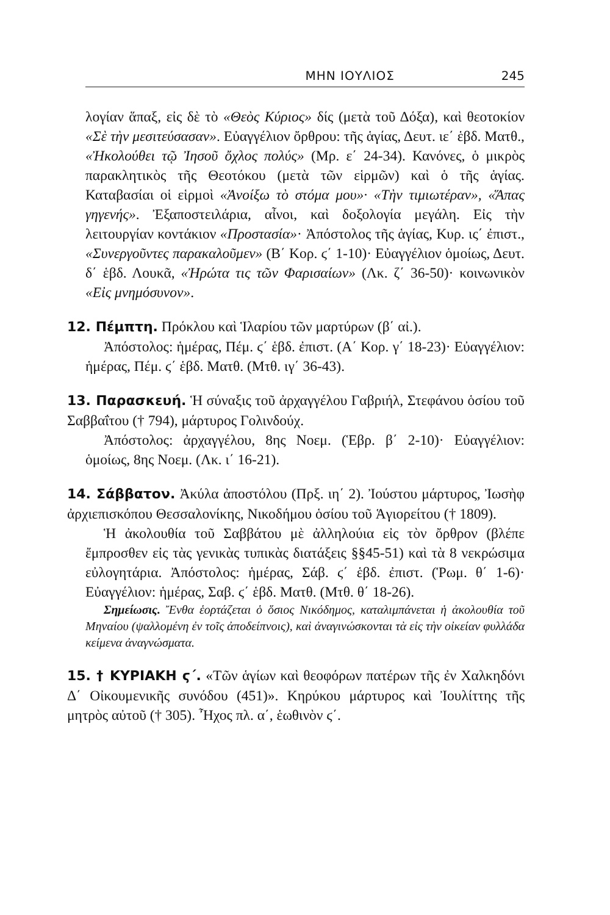ΜΗΝ ΙΟΥΛΙΟΣ 245
λογίαν ἅπαξ, εἰς δὲ τὸ «Θεὸς Κύριος» δίς (μετὰ τοῦ Δόξα), καὶ θεοτοκίον «Σὲ τὴν μεσιτεύσασαν». Εὐαγγέλιον ὄρθρου: τῆς ἁγίας, Δευτ. ιε΄ ἑβδ. Ματθ., «Ἠκολούθει τῷ Ἰησοῦ ὄχλος πολύς» (Μρ. ε΄ 24-34). Κανόνες, ὁ μικρὸς παρακλητικὸς τῆς Θεοτόκου (μετὰ τῶν εἱρμῶν) καὶ ὁ τῆς ἁγίας. Καταβασίαι οἱ εἱρμοὶ «Ἀνοίξω τὸ στόμα μου»· «Τὴν τιμιωτέραν», «Ἅπας γηγενής». Ἐξαποστειλάρια, αἶνοι, καὶ δοξολογία μεγάλη. Εἰς τὴν λειτουργίαν κοντάκιον «Προστασία»· Ἀπόστολος τῆς ἁγίας, Κυρ. ις΄ ἐπιστ., «Συνεργοῦντες παρακαλοῦμεν» (Β΄ Κορ. ϛ΄ 1-10)· Εὐαγγέλιον ὁμοίως, Δευτ. δ΄ ἑβδ. Λουκᾶ, «Ἠρώτα τις τῶν Φαρισαίων» (Λκ. ζ΄ 36-50)· κοινωνικὸν «Εἰς μνημόσυνον».
12. Πέμπτη. Πρόκλου καὶ Ἱλαρίου τῶν μαρτύρων (β΄ αἰ.).
Ἀπόστολος: ἡμέρας, Πέμ. ϛ΄ ἑβδ. ἐπιστ. (Α΄ Κορ. γ΄ 18-23)· Εὐαγγέλιον: ἡμέρας, Πέμ. ϛ΄ ἑβδ. Ματθ. (Μτθ. ιγ΄ 36-43).
13. Παρασκευή. Ἡ σύναξις τοῦ ἀρχαγγέλου Γαβριήλ, Στεφάνου ὁσίου τοῦ Σαββαΐτου († 794), μάρτυρος Γολινδούχ.
Ἀπόστολος: ἀρχαγγέλου, 8ης Νοεμ. (Ἑβρ. β΄ 2-10)· Εὐαγγέλιον: ὁμοίως, 8ης Νοεμ. (Λκ. ι΄ 16-21).
14. Σάββατον. Ἀκύλα ἀποστόλου (Πρξ. ιη΄ 2). Ἰούστου μάρτυρος, Ἰωσὴφ ἀρχιεπισκόπου Θεσσαλονίκης, Νικοδήμου ὁσίου τοῦ Ἁγιορείτου († 1809).
Ἡ ἀκολουθία τοῦ Σαββάτου μὲ ἀλληλούια εἰς τὸν ὄρθρον (βλέπε ἔμπροσθεν εἰς τὰς γενικὰς τυπικὰς διατάξεις §§45-51) καὶ τὰ 8 νεκρώσιμα εὐλογητάρια. Ἀπόστολος: ἡμέρας, Σάβ. ϛ΄ ἑβδ. ἐπιστ. (Ῥωμ. θ΄ 1-6)· Εὐαγγέλιον: ἡμέρας, Σαβ. ϛ΄ ἑβδ. Ματθ. (Μτθ. θ΄ 18-26).
Σημείωσις. Ἔνθα ἑορτάζεται ὁ ὅσιος Νικόδημος, καταλιμπάνεται ἡ ἀκολουθία τοῦ Μηναίου (ψαλλομένη ἐν τοῖς ἀποδείπνοις), καὶ ἀναγινώσκονται τὰ εἰς τὴν οἰκείαν φυλλάδα κείμενα ἀναγνώσματα.
15. † ΚΥΡΙΑΚΗ ϛ΄. «Τῶν ἁγίων καὶ θεοφόρων πατέρων τῆς ἐν Χαλκηδόνι Δ΄ Οἰκουμενικῆς συνόδου (451)». Κηρύκου μάρτυρος καὶ Ἰουλίττης τῆς μητρὸς αὐτοῦ († 305). Ἦχος πλ. α΄, ἑωθινὸν ϛ΄.